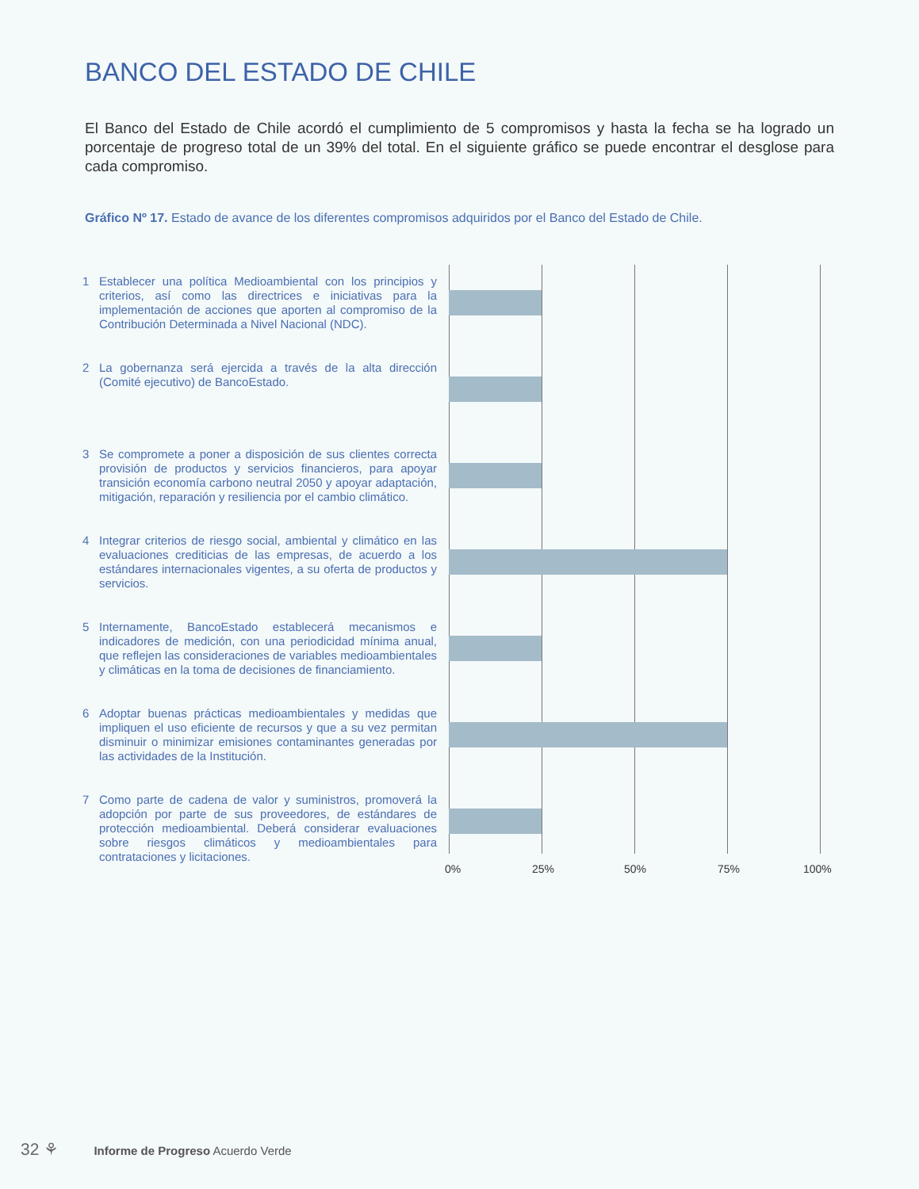BANCO DEL ESTADO DE CHILE
El Banco del Estado de Chile acordó el cumplimiento de 5 compromisos y hasta la fecha se ha logrado un porcentaje de progreso total de un 39% del total. En el siguiente gráfico se puede encontrar el desglose para cada compromiso.
Gráfico Nº 17. Estado de avance de los diferentes compromisos adquiridos por el Banco del Estado de Chile.
1 Establecer una política Medioambiental con los principios y criterios, así como las directrices e iniciativas para la implementación de acciones que aporten al compromiso de la Contribución Determinada a Nivel Nacional (NDC).
2 La gobernanza será ejercida a través de la alta dirección (Comité ejecutivo) de BancoEstado.
3 Se compromete a poner a disposición de sus clientes correcta provisión de productos y servicios financieros, para apoyar transición economía carbono neutral 2050 y apoyar adaptación, mitigación, reparación y resiliencia por el cambio climático.
4 Integrar criterios de riesgo social, ambiental y climático en las evaluaciones crediticias de las empresas, de acuerdo a los estándares internacionales vigentes, a su oferta de productos y servicios.
5 Internamente, BancoEstado establecerá mecanismos e indicadores de medición, con una periodicidad mínima anual, que reflejen las consideraciones de variables medioambientales y climáticas en la toma de decisiones de financiamiento.
6 Adoptar buenas prácticas medioambientales y medidas que impliquen el uso eficiente de recursos y que a su vez permitan disminuir o minimizar emisiones contaminantes generadas por las actividades de la Institución.
7 Como parte de cadena de valor y suministros, promoverá la adopción por parte de sus proveedores, de estándares de protección medioambiental. Deberá considerar evaluaciones sobre riesgos climáticos y medioambientales para contrataciones y licitaciones.
0% 25% 50% 75% 100%
32 ⚘ Informe de Progreso Acuerdo Verde